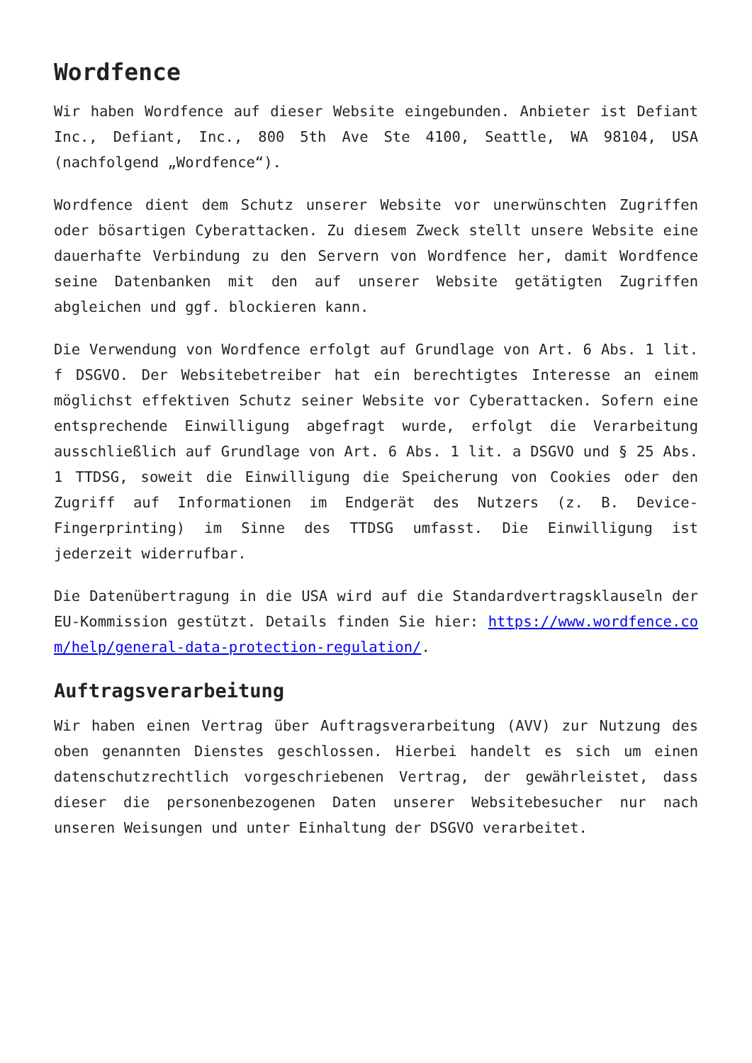Wordfence
Wir haben Wordfence auf dieser Website eingebunden. Anbieter ist Defiant Inc., Defiant, Inc., 800 5th Ave Ste 4100, Seattle, WA 98104, USA (nachfolgend „Wordfence“).
Wordfence dient dem Schutz unserer Website vor unerwünschten Zugriffen oder bösartigen Cyberattacken. Zu diesem Zweck stellt unsere Website eine dauerhafte Verbindung zu den Servern von Wordfence her, damit Wordfence seine Datenbanken mit den auf unserer Website getätigten Zugriffen abgleichen und ggf. blockieren kann.
Die Verwendung von Wordfence erfolgt auf Grundlage von Art. 6 Abs. 1 lit. f DSGVO. Der Websitebetreiber hat ein berechtigtes Interesse an einem möglichst effektiven Schutz seiner Website vor Cyberattacken. Sofern eine entsprechende Einwilligung abgefragt wurde, erfolgt die Verarbeitung ausschließlich auf Grundlage von Art. 6 Abs. 1 lit. a DSGVO und § 25 Abs. 1 TTDSG, soweit die Einwilligung die Speicherung von Cookies oder den Zugriff auf Informationen im Endgerät des Nutzers (z. B. Device-Fingerprinting) im Sinne des TTDSG umfasst. Die Einwilligung ist jederzeit widerrufbar.
Die Datenübertragung in die USA wird auf die Standardvertragsklauseln der EU-Kommission gestützt. Details finden Sie hier: https://www.wordfence.com/help/general-data-protection-regulation/.
Auftragsverarbeitung
Wir haben einen Vertrag über Auftragsverarbeitung (AVV) zur Nutzung des oben genannten Dienstes geschlossen. Hierbei handelt es sich um einen datenschutzrechtlich vorgeschriebenen Vertrag, der gewährleistet, dass dieser die personenbezogenen Daten unserer Websitebesucher nur nach unseren Weisungen und unter Einhaltung der DSGVO verarbeitet.